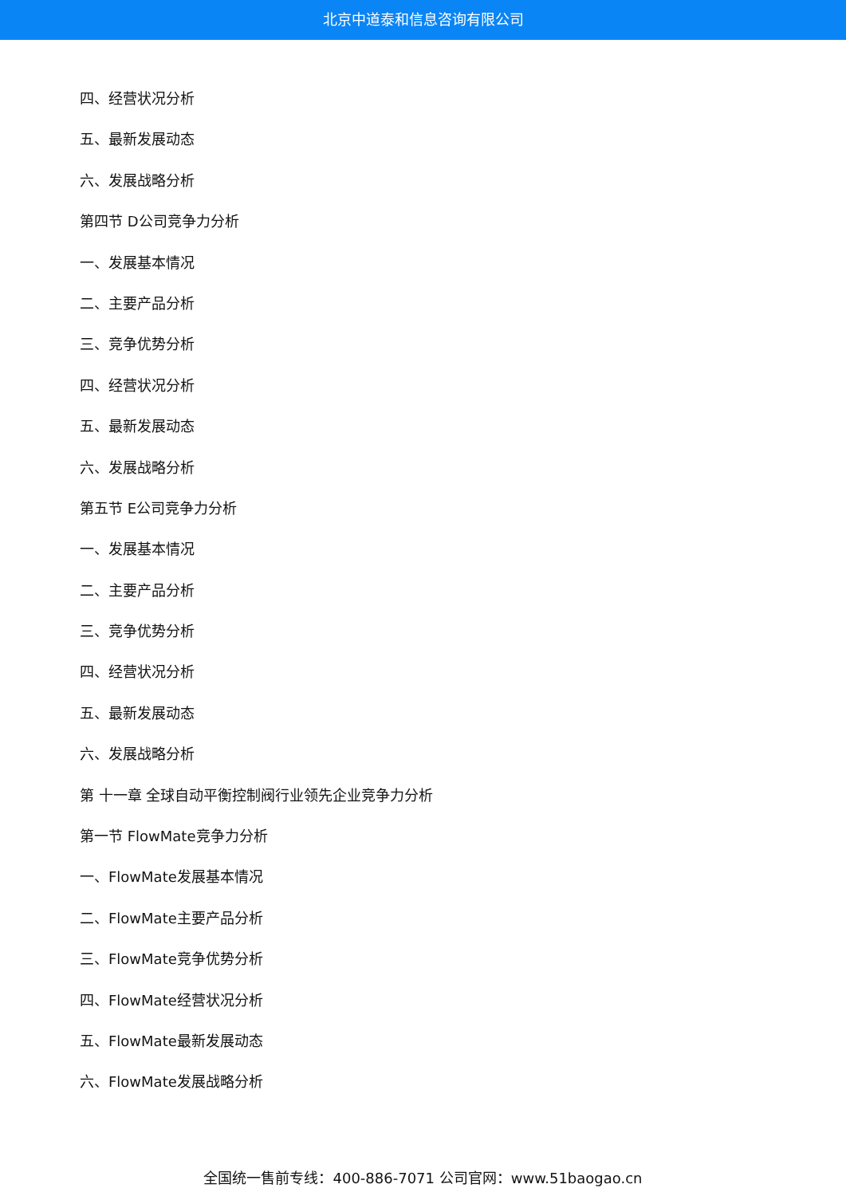北京中道泰和信息咨询有限公司
四、经营状况分析
五、最新发展动态
六、发展战略分析
第四节 D公司竞争力分析
一、发展基本情况
二、主要产品分析
三、竞争优势分析
四、经营状况分析
五、最新发展动态
六、发展战略分析
第五节 E公司竞争力分析
一、发展基本情况
二、主要产品分析
三、竞争优势分析
四、经营状况分析
五、最新发展动态
六、发展战略分析
第 十一章 全球自动平衡控制阀行业领先企业竞争力分析
第一节 FlowMate竞争力分析
一、FlowMate发展基本情况
二、FlowMate主要产品分析
三、FlowMate竞争优势分析
四、FlowMate经营状况分析
五、FlowMate最新发展动态
六、FlowMate发展战略分析
全国统一售前专线：400-886-7071 公司官网：www.51baogao.cn